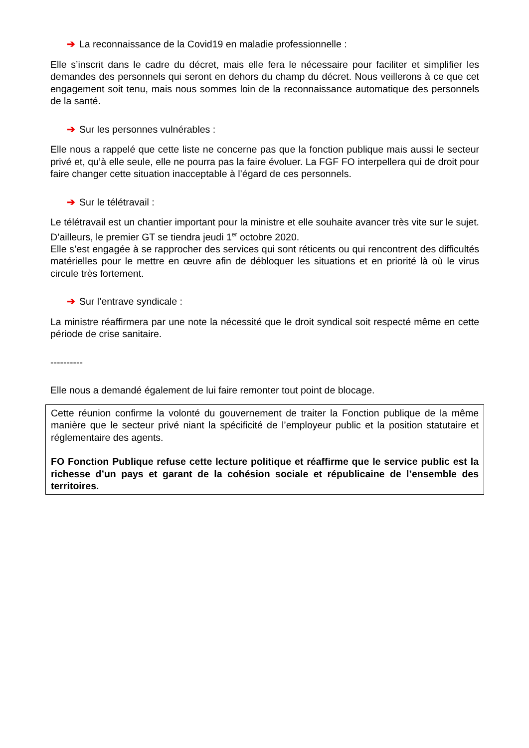➔ La reconnaissance de la Covid19 en maladie professionnelle :
Elle s’inscrit dans le cadre du décret, mais elle fera le nécessaire pour faciliter et simplifier les demandes des personnels qui seront en dehors du champ du décret. Nous veillerons à ce que cet engagement soit tenu, mais nous sommes loin de la reconnaissance automatique des personnels de la santé.
➔ Sur les personnes vulnérables :
Elle nous a rappelé que cette liste ne concerne pas que la fonction publique mais aussi le secteur privé et, qu’à elle seule, elle ne pourra pas la faire évoluer. La FGF FO interpellera qui de droit pour faire changer cette situation inacceptable à l’égard de ces personnels.
➔ Sur le télétravail :
Le télétravail est un chantier important pour la ministre et elle souhaite avancer très vite sur le sujet. D’ailleurs, le premier GT se tiendra jeudi 1<sup>er</sup> octobre 2020.
Elle s’est engagée à se rapprocher des services qui sont réticents ou qui rencontrent des difficultés matérielles pour le mettre en œuvre afin de débloquer les situations et en priorité là où le virus circule très fortement.
➔ Sur l’entrave syndicale :
La ministre réaffirmera par une note la nécessité que le droit syndical soit respecté même en cette période de crise sanitaire.
----------
Elle nous a demandé également de lui faire remonter tout point de blocage.
Cette réunion confirme la volonté du gouvernement de traiter la Fonction publique de la même manière que le secteur privé niant la spécificité de l’employeur public et la position statutaire et réglementaire des agents.
FO Fonction Publique refuse cette lecture politique et réaffirme que le service public est la richesse d’un pays et garant de la cohésion sociale et républicaine de l’ensemble des territoires.